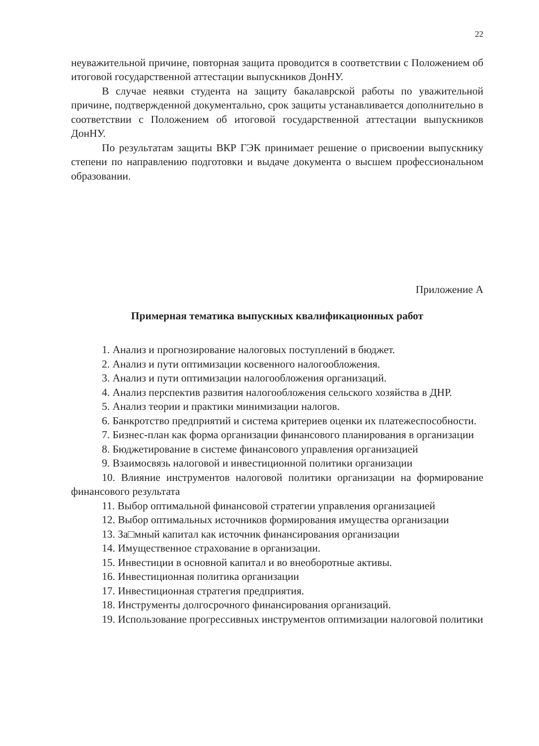22
неуважительной причине, повторная защита проводится в соответствии с Положением об итоговой государственной аттестации выпускников ДонНУ.
В случае неявки студента на защиту бакалаврской работы по уважительной причине, подтвержденной документально, срок защиты устанавливается дополнительно в соответствии с Положением об итоговой государственной аттестации выпускников ДонНУ.
По результатам защиты ВКР ГЭК принимает решение о присвоении выпускнику степени по направлению подготовки и выдаче документа о высшем профессиональном образовании.
Приложение А
Примерная тематика выпускных квалификационных работ
1. Анализ и прогнозирование налоговых поступлений в бюджет.
2. Анализ и пути оптимизации косвенного налогообложения.
3. Анализ и пути оптимизации налогообложения организаций.
4. Анализ перспектив развития налогообложения сельского хозяйства в ДНР.
5. Анализ теории и практики минимизации налогов.
6. Банкротство предприятий и система критериев оценки их платежеспособности.
7. Бизнес-план как форма организации финансового планирования в организации
8. Бюджетирование в системе финансового управления организацией
9. Взаимосвязь налоговой и инвестиционной политики организации
10. Влияние инструментов налоговой политики организации на формирование финансового результата
11. Выбор оптимальной финансовой стратегии управления организацией
12. Выбор оптимальных источников формирования имущества организации
13. За□мный капитал как источник финансирования организации
14. Имущественное страхование в организации.
15. Инвестиции в основной капитал и во внеоборотные активы.
16. Инвестиционная политика организации
17. Инвестиционная стратегия предприятия.
18. Инструменты долгосрочного финансирования организаций.
19. Использование прогрессивных инструментов оптимизации налоговой политики